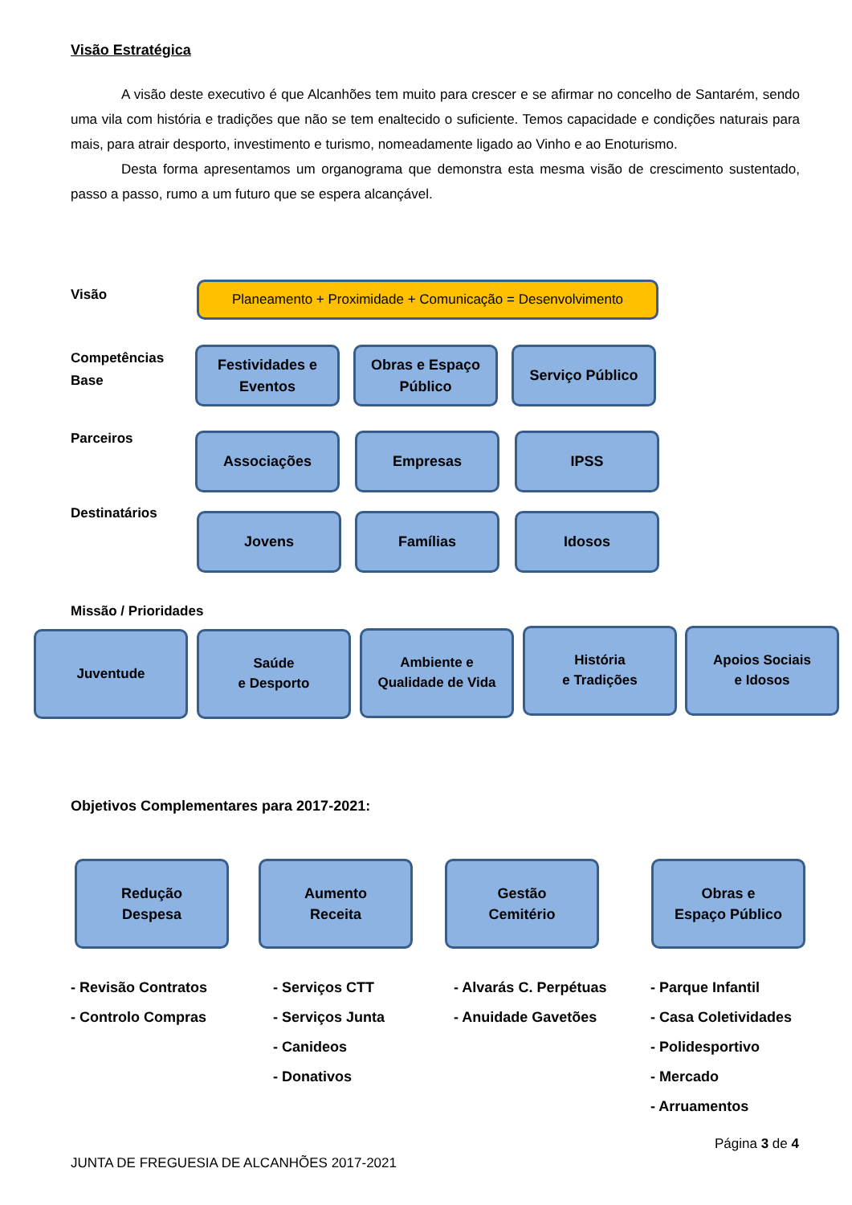Visão Estratégica
A visão deste executivo é que Alcanhões tem muito para crescer e se afirmar no concelho de Santarém, sendo uma vila com história e tradições que não se tem enaltecido o suficiente. Temos capacidade e condições naturais para mais, para atrair desporto, investimento e turismo, nomeadamente ligado ao Vinho e ao Enoturismo.
Desta forma apresentamos um organograma que demonstra esta mesma visão de crescimento sustentado, passo a passo, rumo a um futuro que se espera alcançável.
Visão
Planeamento + Proximidade + Comunicação = Desenvolvimento
Competências
Base
Festividades e Eventos
Obras e Espaço Público
Serviço Público
Parceiros Associações Empresas IPSS
Destinatários Jovens Famílias Idosos
Missão / Prioridades
Juventude
Saúde
e Desporto
Ambiente e
Qualidade de Vida
História
e Tradições
Apoios Sociais
e Idosos
Objetivos Complementares para 2017-2021:
Redução
Despesa
Aumento
Receita
Gestão
Cemitério
Obras e
Espaço Público
- Revisão Contratos
- Controlo Compras
- Serviços CTT
- Serviços Junta
- Canideos
- Donativos
- Alvarás C. Perpétuas
- Anuidade Gavetões
- Parque Infantil
- Casa Coletividades
- Polidesportivo
- Mercado
- Arruamentos
Página 3 de 4
JUNTA DE FREGUESIA DE ALCANHÕES 2017-2021